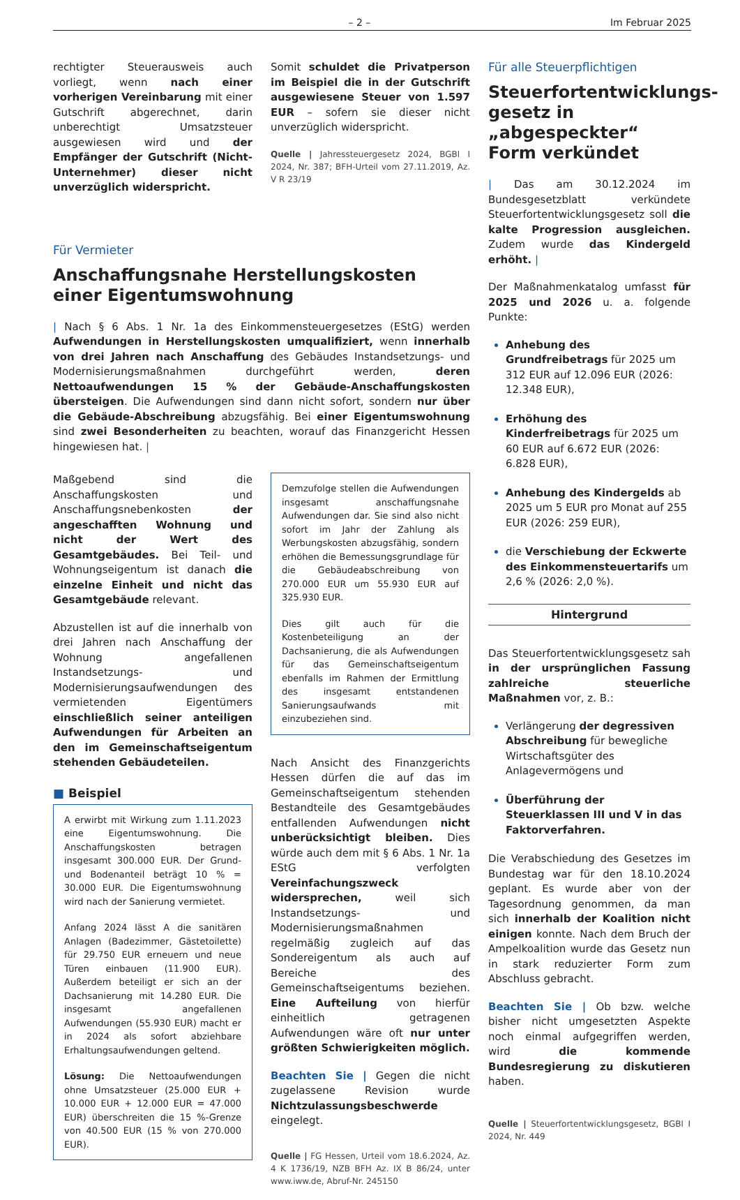– 2 – Im Februar 2025
rechtigter Steuerausweis auch vorliegt, wenn nach einer vorherigen Vereinbarung mit einer Gutschrift abgerechnet, darin unberechtigt Umsatzsteuer ausgewiesen wird und der Empfänger der Gutschrift (Nicht-Unternehmer) dieser nicht unverzüglich widerspricht.
Somit schuldet die Privatperson im Beispiel die in der Gutschrift ausgewiesene Steuer von 1.597 EUR – sofern sie dieser nicht unverzüglich widerspricht.
Quelle | Jahressteuergesetz 2024, BGBl I 2024, Nr. 387; BFH-Urteil vom 27.11.2019, Az. V R 23/19
Für Vermieter
Anschaffungsnahe Herstellungskosten
einer Eigentumswohnung
| Nach § 6 Abs. 1 Nr. 1a des Einkommensteuergesetzes (EStG) werden Aufwendungen in Herstellungskosten umqualifiziert, wenn innerhalb von drei Jahren nach Anschaffung des Gebäudes Instandsetzungs- und Modernisierungsmaßnahmen durchgeführt werden, deren Nettoaufwendungen 15 % der Gebäude-Anschaffungskosten übersteigen. Die Aufwendungen sind dann nicht sofort, sondern nur über die Gebäude-Abschreibung abzugsfähig. Bei einer Eigentumswohnung sind zwei Besonderheiten zu beachten, worauf das Finanzgericht Hessen hingewiesen hat. |
Maßgebend sind die Anschaffungskosten und Anschaffungsnebenkosten der angeschafften Wohnung und nicht der Wert des Gesamtgebäudes. Bei Teil- und Wohnungseigentum ist danach die einzelne Einheit und nicht das Gesamtgebäude relevant.
Abzustellen ist auf die innerhalb von drei Jahren nach Anschaffung der Wohnung angefallenen Instandsetzungs- und Modernisierungsaufwendungen des vermietenden Eigentümers einschließlich seiner anteiligen Aufwendungen für Arbeiten an den im Gemeinschaftseigentum stehenden Gebäudeteilen.
■ Beispiel
A erwirbt mit Wirkung zum 1.11.2023 eine Eigentumswohnung. Die Anschaffungskosten betragen insgesamt 300.000 EUR. Der Grund- und Bodenanteil beträgt 10 % = 30.000 EUR. Die Eigentumswohnung wird nach der Sanierung vermietet.
Anfang 2024 lässt A die sanitären Anlagen (Badezimmer, Gästetoilette) für 29.750 EUR erneuern und neue Türen einbauen (11.900 EUR). Außerdem beteiligt er sich an der Dachsanierung mit 14.280 EUR. Die insgesamt angefallenen Aufwendungen (55.930 EUR) macht er in 2024 als sofort abziehbare Erhaltungsaufwendungen geltend.
Lösung: Die Nettoaufwendungen ohne Umsatzsteuer (25.000 EUR + 10.000 EUR + 12.000 EUR = 47.000 EUR) überschreiten die 15 %-Grenze von 40.500 EUR (15 % von 270.000 EUR).
Demzufolge stellen die Aufwendungen insgesamt anschaffungsnahe Aufwendungen dar. Sie sind also nicht sofort im Jahr der Zahlung als Werbungskosten abzugsfähig, sondern erhöhen die Bemessungsgrundlage für die Gebäudeabschreibung von 270.000 EUR um 55.930 EUR auf 325.930 EUR.
Dies gilt auch für die Kostenbeteiligung an der Dachsanierung, die als Aufwendungen für das Gemeinschaftseigentum ebenfalls im Rahmen der Ermittlung des insgesamt entstandenen Sanierungsaufwands mit einzubeziehen sind.
Nach Ansicht des Finanzgerichts Hessen dürfen die auf das im Gemeinschaftseigentum stehenden Bestandteile des Gesamtgebäudes entfallenden Aufwendungen nicht unberücksichtigt bleiben. Dies würde auch dem mit § 6 Abs. 1 Nr. 1a EStG verfolgten Vereinfachungszweck widersprechen, weil sich Instandsetzungs- und Modernisierungsmaßnahmen regelmäßig zugleich auf das Sondereigentum als auch auf Bereiche des Gemeinschaftseigentums beziehen. Eine Aufteilung von hierfür einheitlich getragenen Aufwendungen wäre oft nur unter größten Schwierigkeiten möglich.
Beachten Sie | Gegen die nicht zugelassene Revision wurde Nichtzulassungsbeschwerde eingelegt.
Quelle | FG Hessen, Urteil vom 18.6.2024, Az. 4 K 1736/19, NZB BFH Az. IX B 86/24, unter www.iww.de, Abruf-Nr. 245150
Für alle Steuerpflichtigen
Steuerfortentwicklungs­gesetz in „abgespeckter“ Form verkündet
| Das am 30.12.2024 im Bundesgesetzblatt verkündete Steuerfortentwicklungsgesetz soll die kalte Progression ausgleichen. Zudem wurde das Kindergeld erhöht. |
Der Maßnahmenkatalog umfasst für 2025 und 2026 u. a. folgende Punkte:
Anhebung des Grundfreibetrags für 2025 um 312 EUR auf 12.096 EUR (2026: 12.348 EUR),
Erhöhung des Kinderfreibetrags für 2025 um 60 EUR auf 6.672 EUR (2026: 6.828 EUR),
Anhebung des Kindergelds ab 2025 um 5 EUR pro Monat auf 255 EUR (2026: 259 EUR),
die Verschiebung der Eckwerte des Einkommensteuertarifs um 2,6 % (2026: 2,0 %).
Hintergrund
Das Steuerfortentwicklungsgesetz sah in der ursprünglichen Fassung zahlreiche steuerliche Maßnahmen vor, z. B.:
Verlängerung der degressiven Abschreibung für bewegliche Wirtschaftsgüter des Anlagevermögens und
Überführung der Steuerklassen III und V in das Faktorverfahren.
Die Verabschiedung des Gesetzes im Bundestag war für den 18.10.2024 geplant. Es wurde aber von der Tagesordnung genommen, da man sich innerhalb der Koalition nicht einigen konnte. Nach dem Bruch der Ampelkoalition wurde das Gesetz nun in stark reduzierter Form zum Abschluss gebracht.
Beachten Sie | Ob bzw. welche bisher nicht umgesetzten Aspekte noch einmal aufgegriffen werden, wird die kommende Bundesregierung zu diskutieren haben.
Quelle | Steuerfortentwicklungsgesetz, BGBl I 2024, Nr. 449